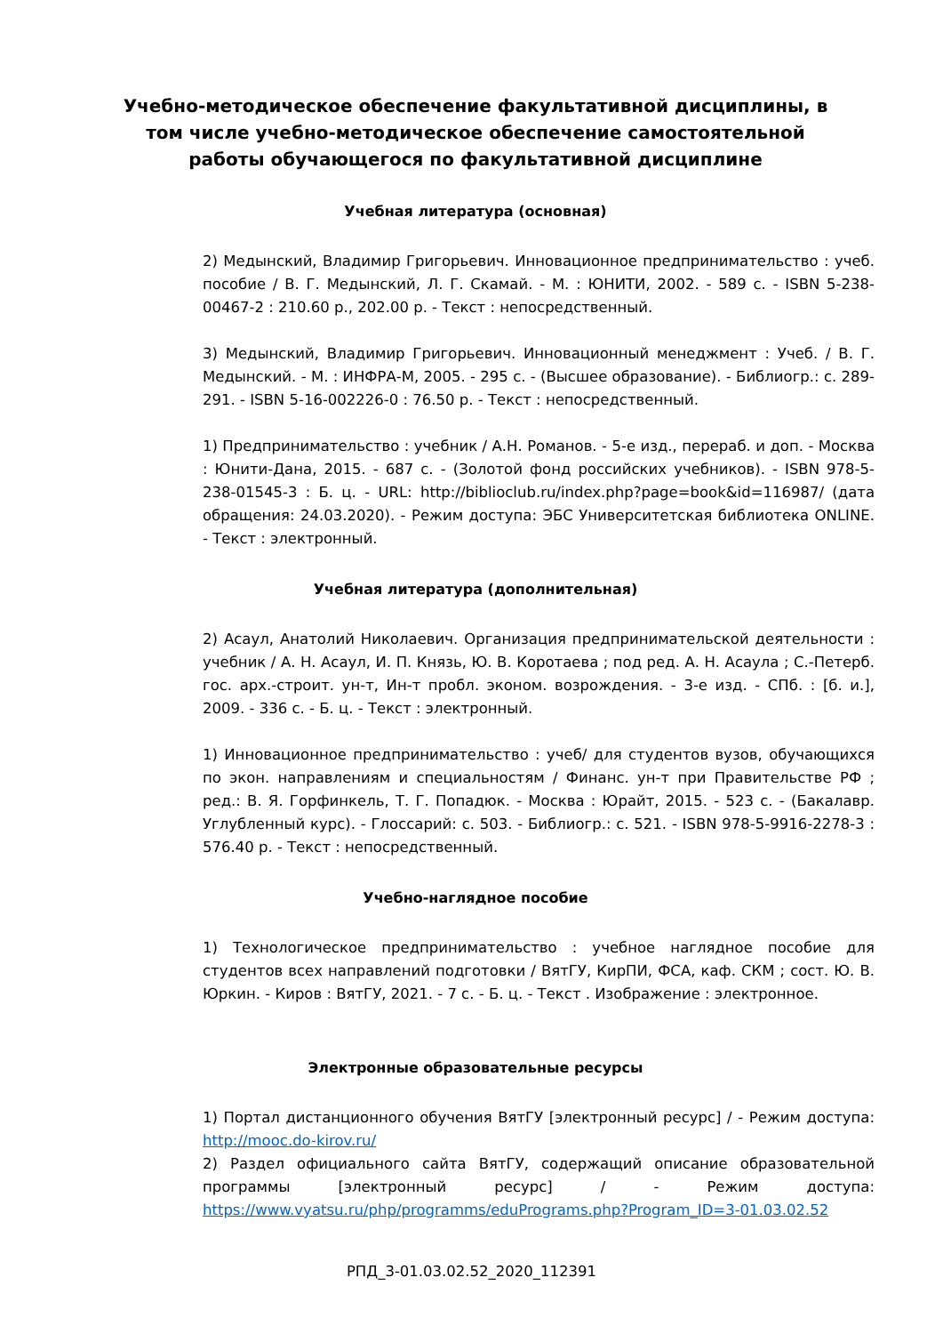Учебно-методическое обеспечение факультативной дисциплины, в том числе учебно-методическое обеспечение самостоятельной работы обучающегося по факультативной дисциплине
Учебная литература (основная)
2) Медынский, Владимир Григорьевич. Инновационное предпринимательство : учеб. пособие / В. Г. Медынский, Л. Г. Скамай. - М. : ЮНИТИ, 2002. - 589 с. - ISBN 5-238-00467-2 : 210.60 р., 202.00 р. - Текст : непосредственный.
3) Медынский, Владимир Григорьевич. Инновационный менеджмент : Учеб. / В. Г. Медынский. - М. : ИНФРА-М, 2005. - 295 с. - (Высшее образование). - Библиогр.: с. 289-291. - ISBN 5-16-002226-0 : 76.50 р. - Текст : непосредственный.
1) Предпринимательство : учебник / А.Н. Романов. - 5-е изд., перераб. и доп. - Москва : Юнити-Дана, 2015. - 687 с. - (Золотой фонд российских учебников). - ISBN 978-5-238-01545-3 : Б. ц. - URL: http://biblioclub.ru/index.php?page=book&id=116987/ (дата обращения: 24.03.2020). - Режим доступа: ЭБС Университетская библиотека ONLINE. - Текст : электронный.
Учебная литература (дополнительная)
2) Асаул, Анатолий Николаевич. Организация предпринимательской деятельности : учебник / А. Н. Асаул, И. П. Князь, Ю. В. Коротаева ; под ред. А. Н. Асаула ; С.-Петерб. гос. арх.-строит. ун-т, Ин-т пробл. эконом. возрождения. - 3-е изд. - СПб. : [б. и.], 2009. - 336 с. - Б. ц. - Текст : электронный.
1) Инновационное предпринимательство : учеб/ для студентов вузов, обучающихся по экон. направлениям и специальностям / Финанс. ун-т при Правительстве РФ ; ред.: В. Я. Горфинкель, Т. Г. Попадюк. - Москва : Юрайт, 2015. - 523 с. - (Бакалавр. Углубленный курс). - Глоссарий: с. 503. - Библиогр.: с. 521. - ISBN 978-5-9916-2278-3 : 576.40 р. - Текст : непосредственный.
Учебно-наглядное пособие
1) Технологическое предпринимательство : учебное наглядное пособие для студентов всех направлений подготовки / ВятГУ, КирПИ, ФСА, каф. СКМ ; сост. Ю. В. Юркин. - Киров : ВятГУ, 2021. - 7 с. - Б. ц. - Текст . Изображение : электронное.
Электронные образовательные ресурсы
1) Портал дистанционного обучения ВятГУ [электронный ресурс] / - Режим доступа: http://mooc.do-kirov.ru/
2) Раздел официального сайта ВятГУ, содержащий описание образовательной программы [электронный ресурс] / - Режим доступа: https://www.vyatsu.ru/php/programms/eduPrograms.php?Program_ID=3-01.03.02.52
РПД_3-01.03.02.52_2020_112391